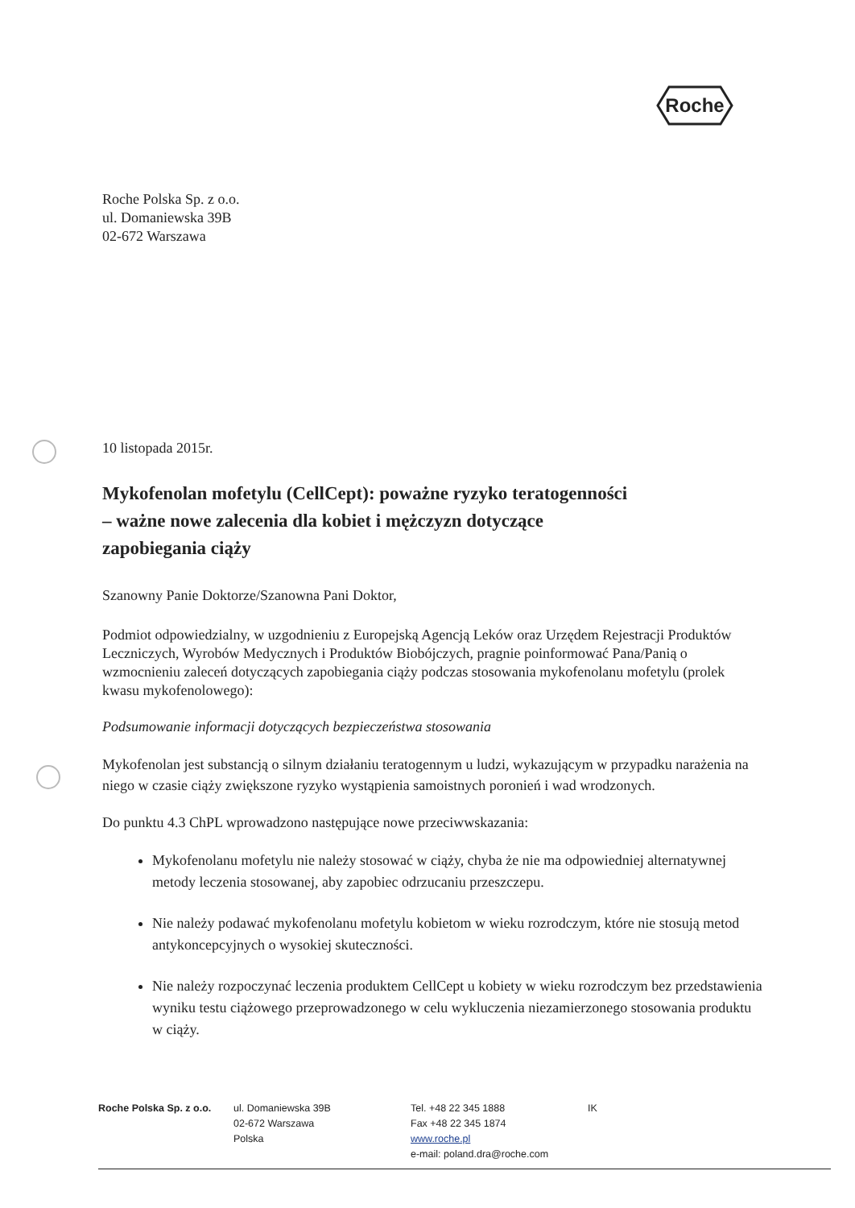Roche
Roche Polska Sp. z o.o.
ul. Domaniewska 39B
02-672 Warszawa
10 listopada 2015r.
Mykofenolan mofetylu (CellCept): poważne ryzyko teratogenności
– ważne nowe zalecenia dla kobiet i mężczyzn dotyczące
zapobiegania ciąży
Szanowny Panie Doktorze/Szanowna Pani Doktor,
Podmiot odpowiedzialny, w uzgodnieniu z Europejską Agencją Leków oraz Urzędem Rejestracji Produktów Leczniczych, Wyrobów Medycznych i Produktów Biobójczych, pragnie poinformować Pana/Panią o wzmocnieniu zaleceń dotyczących zapobiegania ciąży podczas stosowania mykofenolanu mofetylu (prolek kwasu mykofenolowego):
Podsumowanie informacji dotyczących bezpieczeństwa stosowania
Mykofenolan jest substancją o silnym działaniu teratogennym u ludzi, wykazującym w przypadku narażenia na niego w czasie ciąży zwiększone ryzyko wystąpienia samoistnych poronień i wad wrodzonych.
Do punktu 4.3 ChPL wprowadzono następujące nowe przeciwwskazania:
Mykofenolanu mofetylu nie należy stosować w ciąży, chyba że nie ma odpowiedniej alternatywnej metody leczenia stosowanej, aby zapobiec odrzucaniu przeszczepu.
Nie należy podawać mykofenolanu mofetylu kobietom w wieku rozrodczym, które nie stosują metod antykoncepcyjnych o wysokiej skuteczności.
Nie należy rozpoczynać leczenia produktem CellCept u kobiety w wieku rozrodczym bez przedstawienia wyniku testu ciążowego przeprowadzonego w celu wykluczenia niezamierzonego stosowania produktu w ciąży.
Roche Polska Sp. z o.o.
ul. Domaniewska 39B
02-672 Warszawa
Polska
Tel. +48 22 345 1888
Fax +48 22 345 1874
www.roche.pl
e-mail: poland.dra@roche.com
IK